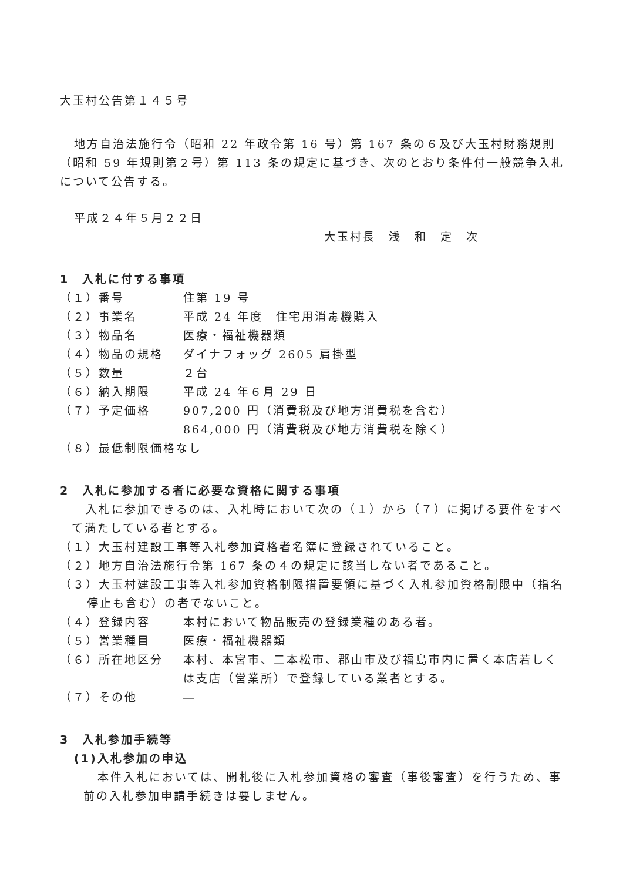大玉村公告第１４５号
地方自治法施行令（昭和 22 年政令第 16 号）第 167 条の６及び大玉村財務規則（昭和 59 年規則第２号）第 113 条の規定に基づき、次のとおり条件付一般競争入札について公告する。
平成２４年５月２２日
大玉村長　浅　和　定　次
1　入札に付する事項
（１）番号 住第 19 号
（２）事業名 平成 24 年度　住宅用消毒機購入
（３）物品名 医療・福祉機器類
（４）物品の規格 ダイナフォッグ 2605 肩掛型
（５）数量 ２台
（６）納入期限 平成 24 年６月 29 日
（７）予定価格 907,200 円（消費税及び地方消費税を含む）
864,000 円（消費税及び地方消費税を除く）
（８）最低制限価格なし
2　入札に参加する者に必要な資格に関する事項
入札に参加できるのは、入札時において次の（１）から（７）に掲げる要件をすべて満たしている者とする。
（１）大玉村建設工事等入札参加資格者名簿に登録されていること。
（２）地方自治法施行令第 167 条の４の規定に該当しない者であること。
（３）大玉村建設工事等入札参加資格制限措置要領に基づく入札参加資格制限中（指名停止も含む）の者でないこと。
（４）登録内容 本村において物品販売の登録業種のある者。
（５）営業種目 医療・福祉機器類
（６）所在地区分 本村、本宮市、二本松市、郡山市及び福島市内に置く本店若しくは支店（営業所）で登録している業者とする。
（７）その他 ―
3　入札参加手続等
(1)入札参加の申込
本件入札においては、開札後に入札参加資格の審査（事後審査）を行うため、事前の入札参加申請手続きは要しません。